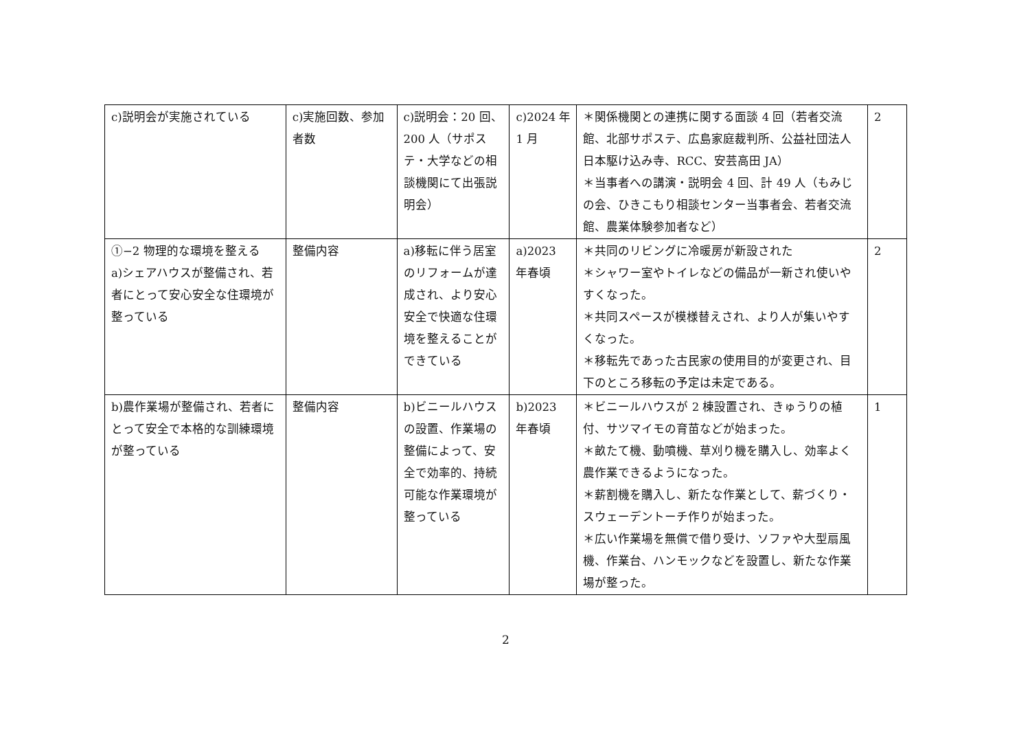| c)説明会が実施されている | c)実施回数、参加者数 | c)説明会：20 回、200 人（サポステ・大学などの相談機関にて出張説明会） | c)2024 年 1 月 | ＊関係機関との連携に関する面談 4 回（若者交流館、北部サポステ、広島家庭裁判所、公益社団法人日本駆け込み寺、RCC、安芸高田 JA） ＊当事者への講演・説明会 4 回、計 49 人（もみじの会、ひきこもり相談センター当事者会、若者交流館、農業体験参加者など） | 2 |
| ①−2 物理的な環境を整える a)シェアハウスが整備され、若者にとって安心安全な住環境が整っている | 整備内容 | a)移転に伴う居室のリフォームが達成され、より安心安全で快適な住環境を整えることができている | a)2023 年春頃 | ＊共同のリビングに冷暖房が新設された ＊シャワー室やトイレなどの備品が一新され使いやすくなった。 ＊共同スペースが模様替えされ、より人が集いやすくなった。 ＊移転先であった古民家の使用目的が変更され、目下のところ移転の予定は未定である。 | 2 |
| b)農作業場が整備され、若者にとって安全で本格的な訓練環境が整っている | 整備内容 | b)ビニールハウスの設置、作業場の整備によって、安全で効率的、持続可能な作業環境が整っている | b)2023 年春頃 | ＊ビニールハウスが 2 棟設置され、きゅうりの植付、サツマイモの育苗などが始まった。 ＊畝たて機、動噴機、草刈り機を購入し、効率よく農作業できるようになった。 ＊薪割機を購入し、新たな作業として、薪づくり・スウェーデントーチ作りが始まった。 ＊広い作業場を無償で借り受け、ソファや大型扇風機、作業台、ハンモックなどを設置し、新たな作業場が整った。 | 1 |
2